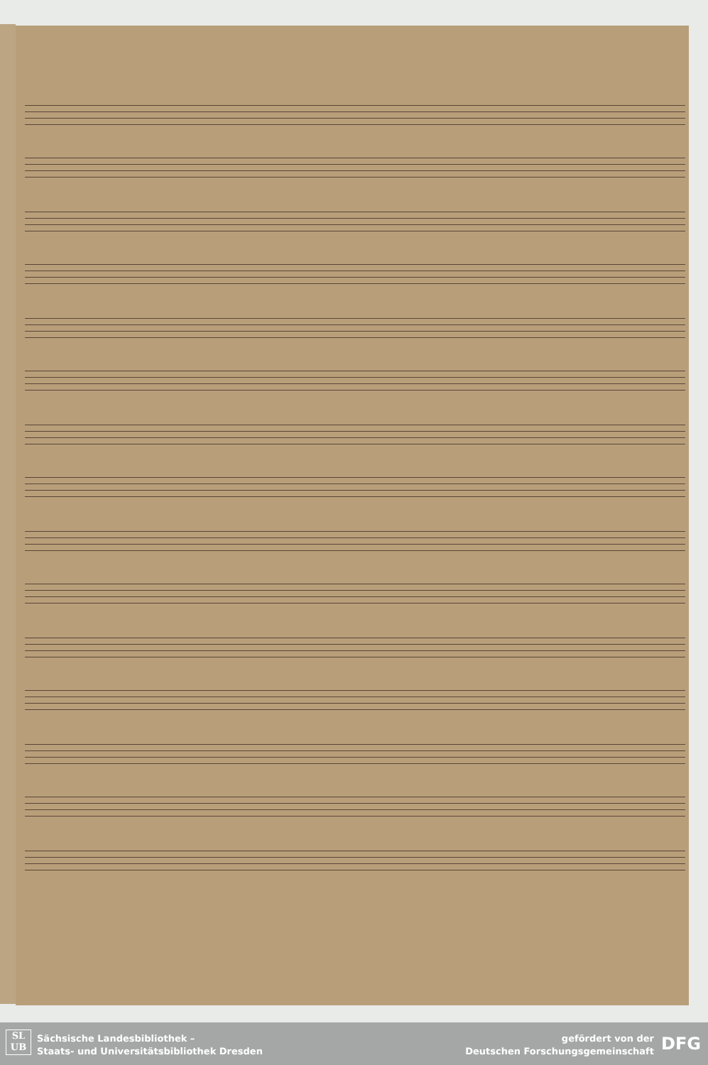SL
UB
Sächsische Landesbibliothek –
Staats- und Universitätsbibliothek Dresden
DFG
gefördert von der
Deutschen Forschungsgemeinschaft